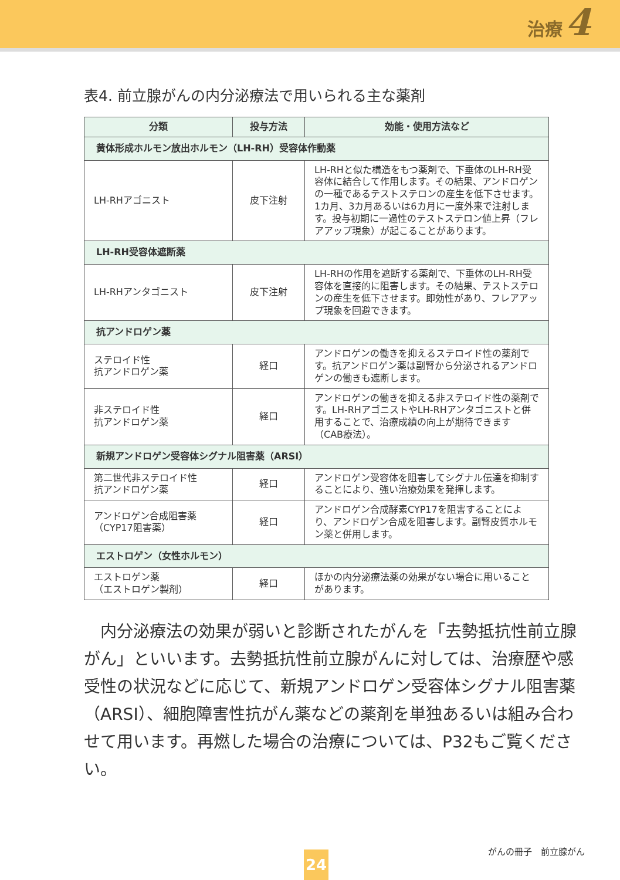治療 4
表4. 前立腺がんの内分泌療法で用いられる主な薬剤
| 分類 | 投与方法 | 効能・使用方法など |
| --- | --- | --- |
| 黄体形成ホルモン放出ホルモン（LH-RH）受容体作動薬 | | |
| LH-RHアゴニスト | 皮下注射 | LH-RHと似た構造をもつ薬剤で、下垂体のLH-RH受容体に結合して作用します。その結果、アンドロゲンの一種であるテストステロンの産生を低下させます。1カ月、3カ月あるいは6カ月に一度外来で注射します。投与初期に一過性のテストステロン値上昇（フレアアップ現象）が起こることがあります。 |
| LH-RH受容体遮断薬 | | |
| LH-RHアンタゴニスト | 皮下注射 | LH-RHの作用を遮断する薬剤で、下垂体のLH-RH受容体を直接的に阻害します。その結果、テストステロンの産生を低下させます。即効性があり、フレアアップ現象を回避できます。 |
| 抗アンドロゲン薬 | | |
| ステロイド性 抗アンドロゲン薬 | 経口 | アンドロゲンの働きを抑えるステロイド性の薬剤です。抗アンドロゲン薬は副腎から分泌されるアンドロゲンの働きも遮断します。 |
| 非ステロイド性 抗アンドロゲン薬 | 経口 | アンドロゲンの働きを抑える非ステロイド性の薬剤です。LH-RHアゴニストやLH-RHアンタゴニストと併用することで、治療成績の向上が期待できます（CAB療法）。 |
| 新規アンドロゲン受容体シグナル阻害薬（ARSI） | | |
| 第二世代非ステロイド性 抗アンドロゲン薬 | 経口 | アンドロゲン受容体を阻害してシグナル伝達を抑制することにより、強い治療効果を発揮します。 |
| アンドロゲン合成阻害薬 （CYP17阻害薬） | 経口 | アンドロゲン合成酵素CYP17を阻害することにより、アンドロゲン合成を阻害します。副腎皮質ホルモン薬と併用します。 |
| エストロゲン（女性ホルモン） | | |
| エストロゲン薬 （エストロゲン製剤） | 経口 | ほかの内分泌療法薬の効果がない場合に用いることがあります。 |
内分泌療法の効果が弱いと診断されたがんを「去勢抵抗性前立腺がん」といいます。去勢抵抗性前立腺がんに対しては、治療歴や感受性の状況などに応じて、新規アンドロゲン受容体シグナル阻害薬（ARSI）、細胞障害性抗がん薬などの薬剤を単独あるいは組み合わせて用います。再燃した場合の治療については、P32もご覧ください。
がんの冊子　前立腺がん 24